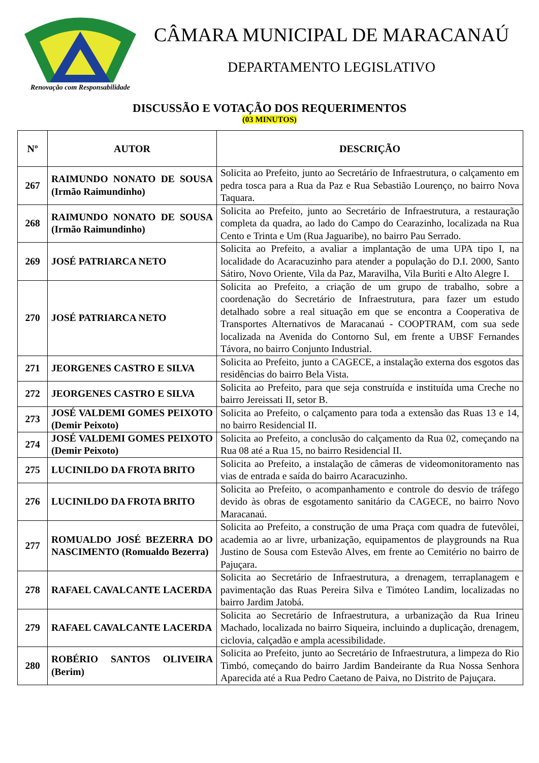Renovação com Responsabilidade
CÂMARA MUNICIPAL DE MARACANAÚ
DEPARTAMENTO LEGISLATIVO
DISCUSSÃO E VOTAÇÃO DOS REQUERIMENTOS
(03 MINUTOS)
| Nº | AUTOR | DESCRIÇÃO |
| --- | --- | --- |
| 267 | RAIMUNDO NONATO DE SOUSA (Irmão Raimundinho) | Solicita ao Prefeito, junto ao Secretário de Infraestrutura, o calçamento em pedra tosca para a Rua da Paz e Rua Sebastião Lourenço, no bairro Nova Taquara. |
| 268 | RAIMUNDO NONATO DE SOUSA (Irmão Raimundinho) | Solicita ao Prefeito, junto ao Secretário de Infraestrutura, a restauração completa da quadra, ao lado do Campo do Cearazinho, localizada na Rua Cento e Trinta e Um (Rua Jaguaribe), no bairro Pau Serrado. |
| 269 | JOSÉ PATRIARCA NETO | Solicita ao Prefeito, a avaliar a implantação de uma UPA tipo I, na localidade do Acaracuzinho para atender a população do D.I. 2000, Santo Sátiro, Novo Oriente, Vila da Paz, Maravilha, Vila Buriti e Alto Alegre I. |
| 270 | JOSÉ PATRIARCA NETO | Solicita ao Prefeito, a criação de um grupo de trabalho, sobre a coordenação do Secretário de Infraestrutura, para fazer um estudo detalhado sobre a real situação em que se encontra a Cooperativa de Transportes Alternativos de Maracanaú - COOPTRAM, com sua sede localizada na Avenida do Contorno Sul, em frente a UBSF Fernandes Távora, no bairro Conjunto Industrial. |
| 271 | JEORGENES CASTRO E SILVA | Solicita ao Prefeito, junto a CAGECE, a instalação externa dos esgotos das residências do bairro Bela Vista. |
| 272 | JEORGENES CASTRO E SILVA | Solicita ao Prefeito, para que seja construída e instituída uma Creche no bairro Jereissati II, setor B. |
| 273 | JOSÉ VALDEMI GOMES PEIXOTO (Demir Peixoto) | Solicita ao Prefeito, o calçamento para toda a extensão das Ruas 13 e 14, no bairro Residencial II. |
| 274 | JOSÉ VALDEMI GOMES PEIXOTO (Demir Peixoto) | Solicita ao Prefeito, a conclusão do calçamento da Rua 02, começando na Rua 08 até a Rua 15, no bairro Residencial II. |
| 275 | LUCINILDO DA FROTA BRITO | Solicita ao Prefeito, a instalação de câmeras de videomonitoramento nas vias de entrada e saída do bairro Acaracuzinho. |
| 276 | LUCINILDO DA FROTA BRITO | Solicita ao Prefeito, o acompanhamento e controle do desvio de tráfego devido às obras de esgotamento sanitário da CAGECE, no bairro Novo Maracanaú. |
| 277 | ROMUALDO JOSÉ BEZERRA DO NASCIMENTO (Romualdo Bezerra) | Solicita ao Prefeito, a construção de uma Praça com quadra de futevôlei, academia ao ar livre, urbanização, equipamentos de playgrounds na Rua Justino de Sousa com Estevão Alves, em frente ao Cemitério no bairro de Pajuçara. |
| 278 | RAFAEL CAVALCANTE LACERDA | Solicita ao Secretário de Infraestrutura, a drenagem, terraplanagem e pavimentação das Ruas Pereira Silva e Timóteo Landim, localizadas no bairro Jardim Jatobá. |
| 279 | RAFAEL CAVALCANTE LACERDA | Solicita ao Secretário de Infraestrutura, a urbanização da Rua Irineu Machado, localizada no bairro Siqueira, incluindo a duplicação, drenagem, ciclovia, calçadão e ampla acessibilidade. |
| 280 | ROBÉRIO SANTOS OLIVEIRA (Berim) | Solicita ao Prefeito, junto ao Secretário de Infraestrutura, a limpeza do Rio Timbó, começando do bairro Jardim Bandeirante da Rua Nossa Senhora Aparecida até a Rua Pedro Caetano de Paiva, no Distrito de Pajuçara. |